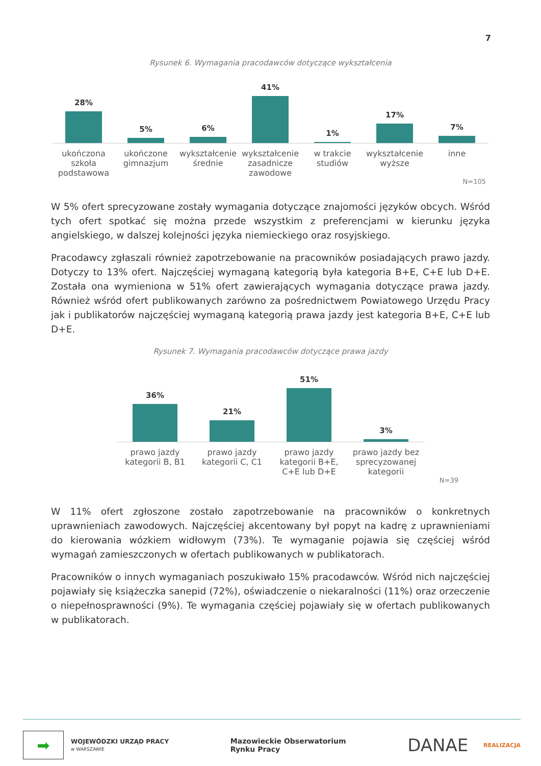7
Rysunek 6. Wymagania pracodawców dotyczące wykształcenia
28%
5%
6%
41%
1%
17%
7%
ukończona szkoła podstawowa
ukończone gimnazjum
wykształcenie średnie
wykształcenie zasadnicze zawodowe
w trakcie studiów
wykształcenie wyższe
inne
N=105
W 5% ofert sprecyzowane zostały wymagania dotyczące znajomości języków obcych. Wśród tych ofert spotkać się można przede wszystkim z preferencjami w kierunku języka angielskiego, w dalszej kolejności języka niemieckiego oraz rosyjskiego.
Pracodawcy zgłaszali również zapotrzebowanie na pracowników posiadających prawo jazdy. Dotyczy to 13% ofert. Najczęściej wymaganą kategorią była kategoria B+E, C+E lub D+E. Została ona wymieniona w 51% ofert zawierających wymagania dotyczące prawa jazdy. Również wśród ofert publikowanych zarówno za pośrednictwem Powiatowego Urzędu Pracy jak i publikatorów najczęściej wymaganą kategorią prawa jazdy jest kategoria B+E, C+E lub D+E.
Rysunek 7. Wymagania pracodawców dotyczące prawa jazdy
36%
21%
51%
3%
prawo jazdy kategorii B, B1
prawo jazdy kategorii C, C1
prawo jazdy kategorii B+E, C+E lub D+E
prawo jazdy bez sprecyzowanej kategorii
N=39
W 11% ofert zgłoszone zostało zapotrzebowanie na pracowników o konkretnych uprawnieniach zawodowych. Najczęściej akcentowany był popyt na kadrę z uprawnieniami do kierowania wózkiem widłowym (73%). Te wymaganie pojawia się częściej wśród wymagań zamieszczonych w ofertach publikowanych w publikatorach.
Pracowników o innych wymaganiach poszukiwało 15% pracodawców. Wśród nich najczęściej pojawiały się książeczka sanepid (72%), oświadczenie o niekaralności (11%) oraz orzeczenie o niepełnosprawności (9%). Te wymagania częściej pojawiały się w ofertach publikowanych w publikatorach.
➡
WOJEWÓDZKI URZĄD PRACY
w WARSZAWIE
Mazowieckie Obserwatorium
Rynku Pracy
DANAE REALIZACJA